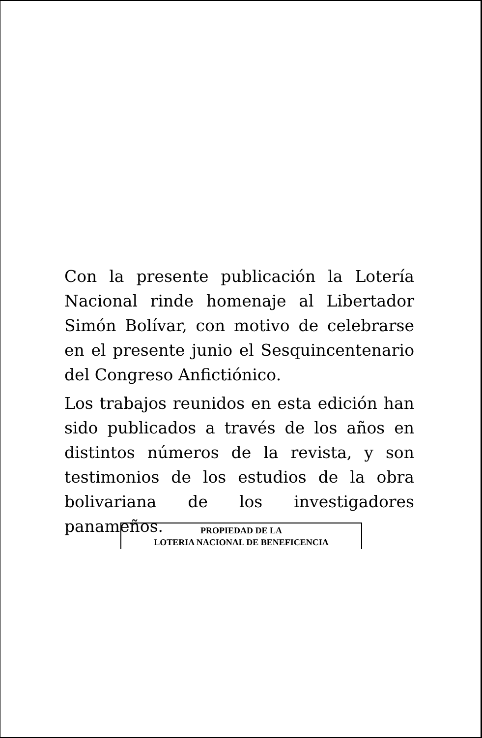Con la presente publicación la Lotería Nacional rinde homenaje al Libertador Simón Bolívar, con motivo de celebrarse en el presente junio el Sesquincentenario del Congreso Anfictiónico.
Los trabajos reunidos en esta edición han sido publicados a través de los años en distintos números de la revista, y son testimonios de los estudios de la obra bolivariana de los investigadores panameños.
PROPIEDAD DE LA
LOTERIA NACIONAL DE BENEFICENCIA